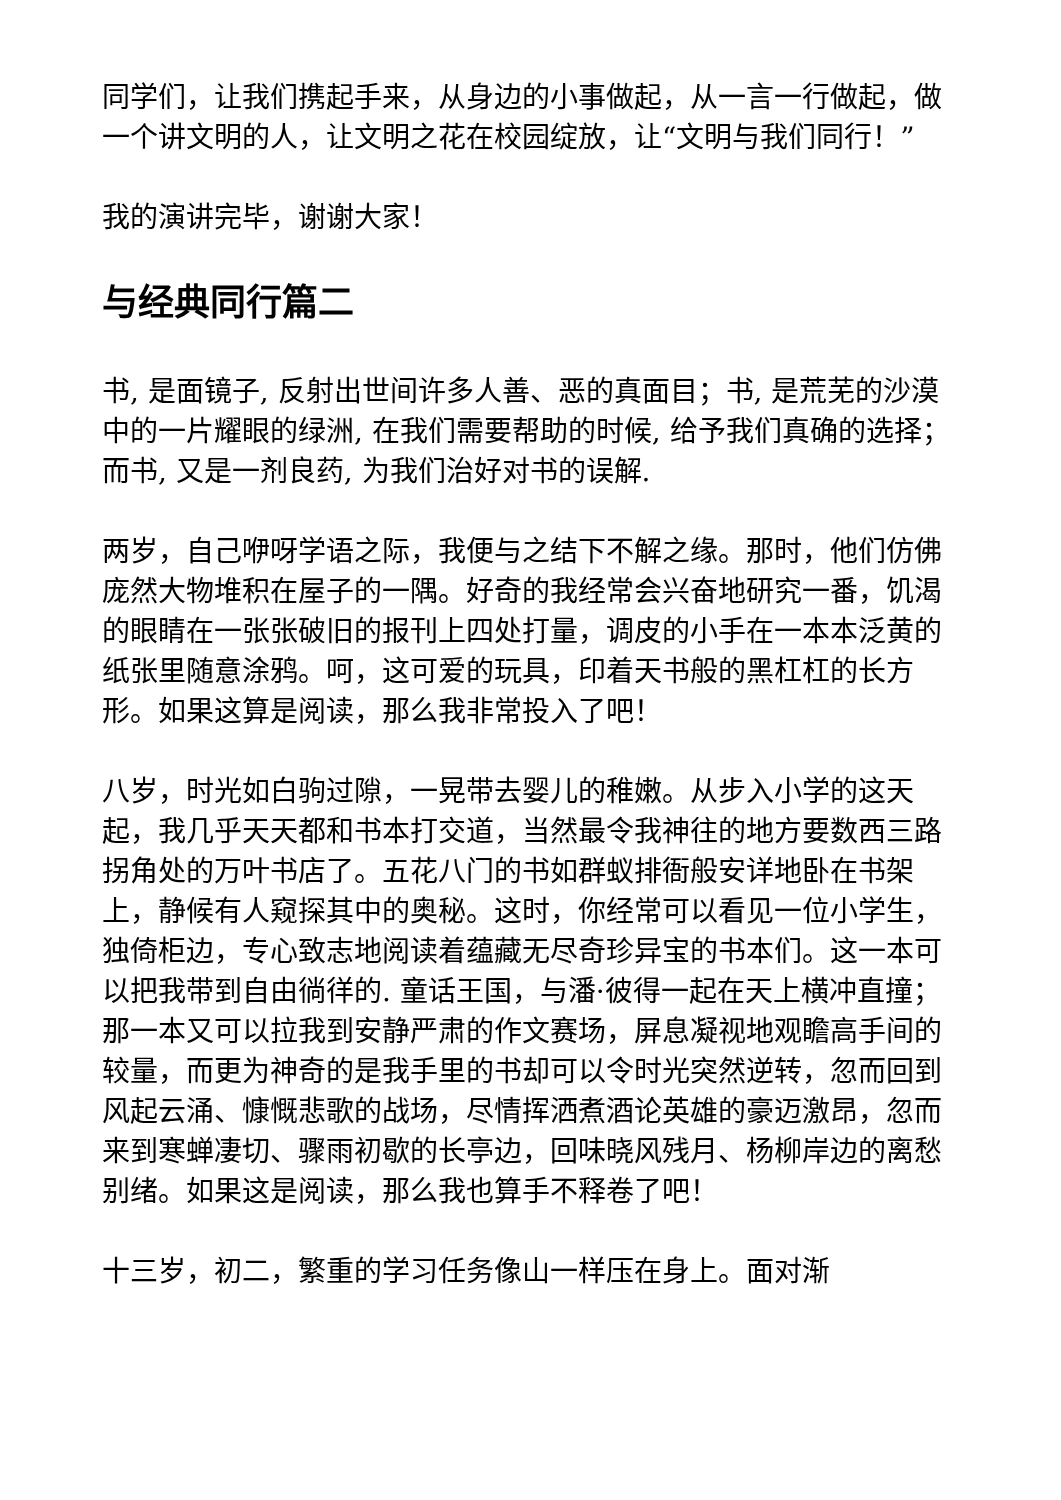同学们，让我们携起手来，从身边的小事做起，从一言一行做起，做一个讲文明的人，让文明之花在校园绽放，让“文明与我们同行！”
我的演讲完毕，谢谢大家！
与经典同行篇二
书, 是面镜子, 反射出世间许多人善、恶的真面目；书, 是荒芜的沙漠中的一片耀眼的绿洲, 在我们需要帮助的时候, 给予我们真确的选择；而书, 又是一剂良药, 为我们治好对书的误解.
两岁，自己咿呀学语之际，我便与之结下不解之缘。那时，他们仿佛庞然大物堆积在屋子的一隅。好奇的我经常会兴奋地研究一番，饥渴的眼睛在一张张破旧的报刊上四处打量，调皮的小手在一本本泛黄的纸张里随意涂鸦。呵，这可爱的玩具，印着天书般的黑杠杠的长方形。如果这算是阅读，那么我非常投入了吧！
八岁，时光如白驹过隙，一晃带去婴儿的稚嫩。从步入小学的这天起，我几乎天天都和书本打交道，当然最令我神往的地方要数西三路拐角处的万叶书店了。五花八门的书如群蚁排衙般安详地卧在书架上，静候有人窥探其中的奥秘。这时，你经常可以看见一位小学生，独倚柜边，专心致志地阅读着蕴藏无尽奇珍异宝的书本们。这一本可以把我带到自由徜徉的. 童话王国，与潘·彼得一起在天上横冲直撞；那一本又可以拉我到安静严肃的作文赛场，屏息凝视地观瞻高手间的较量，而更为神奇的是我手里的书却可以令时光突然逆转，忽而回到风起云涌、慷慨悲歌的战场，尽情挥洒煮酒论英雄的豪迈激昂，忽而来到寒蝉凄切、骤雨初歇的长亭边，回味晓风残月、杨柳岸边的离愁别绪。如果这是阅读，那么我也算手不释卷了吧！
十三岁，初二，繁重的学习任务像山一样压在身上。面对渐